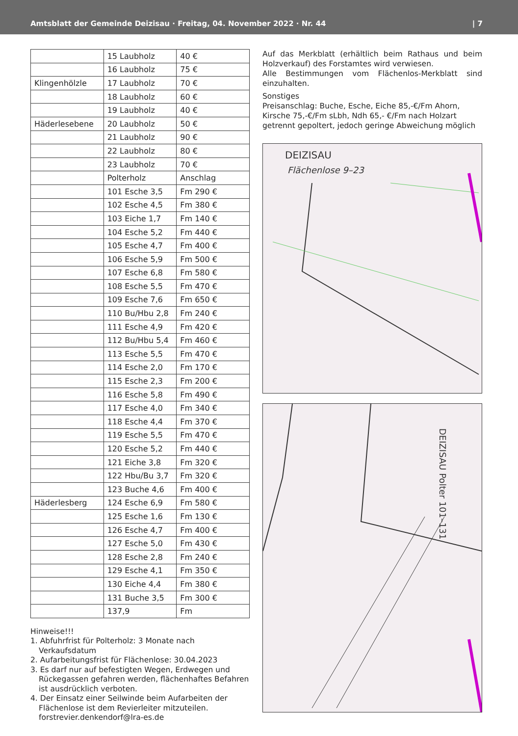Amtsblatt der Gemeinde Deizisau · Freitag, 04. November 2022 · Nr. 44 | 7
| | 15 Laubholz | 40 € |
| | 16 Laubholz | 75 € |
| Klingenhölzle | 17 Laubholz | 70 € |
| | 18 Laubholz | 60 € |
| | 19 Laubholz | 40 € |
| Häderlesebene | 20 Laubholz | 50 € |
| | 21 Laubholz | 90 € |
| | 22 Laubholz | 80 € |
| | 23 Laubholz | 70 € |
| | Polterholz | Anschlag |
| | 101 Esche 3,5 | Fm 290 € |
| | 102 Esche 4,5 | Fm 380 € |
| | 103 Eiche 1,7 | Fm 140 € |
| | 104 Esche 5,2 | Fm 440 € |
| | 105 Esche 4,7 | Fm 400 € |
| | 106 Esche 5,9 | Fm 500 € |
| | 107 Esche 6,8 | Fm 580 € |
| | 108 Esche 5,5 | Fm 470 € |
| | 109 Esche 7,6 | Fm 650 € |
| | 110 Bu/Hbu 2,8 | Fm 240 € |
| | 111 Esche 4,9 | Fm 420 € |
| | 112 Bu/Hbu 5,4 | Fm 460 € |
| | 113 Esche 5,5 | Fm 470 € |
| | 114 Esche 2,0 | Fm 170 € |
| | 115 Esche 2,3 | Fm 200 € |
| | 116 Esche 5,8 | Fm 490 € |
| | 117 Esche 4,0 | Fm 340 € |
| | 118 Esche 4,4 | Fm 370 € |
| | 119 Esche 5,5 | Fm 470 € |
| | 120 Esche 5,2 | Fm 440 € |
| | 121 Eiche 3,8 | Fm 320 € |
| | 122 Hbu/Bu 3,7 | Fm 320 € |
| | 123 Buche 4,6 | Fm 400 € |
| Häderlesberg | 124 Esche 6,9 | Fm 580 € |
| | 125 Esche 1,6 | Fm 130 € |
| | 126 Esche 4,7 | Fm 400 € |
| | 127 Esche 5,0 | Fm 430 € |
| | 128 Esche 2,8 | Fm 240 € |
| | 129 Esche 4,1 | Fm 350 € |
| | 130 Eiche 4,4 | Fm 380 € |
| | 131 Buche 3,5 | Fm 300 € |
| | 137,9 | Fm |
Hinweise!!!
1. Abfuhrfrist für Polterholz: 3 Monate nach Verkaufsdatum
2. Aufarbeitungsfrist für Flächenlose: 30.04.2023
3. Es darf nur auf befestigten Wegen, Erdwegen und Rückegassen gefahren werden, flächenhaftes Befahren ist ausdrücklich verboten.
4. Der Einsatz einer Seilwinde beim Aufarbeiten der Flächenlose ist dem Revierleiter mitzuteilen. forstrevier.denkendorf@lra-es.de
Auf das Merkblatt (erhältlich beim Rathaus und beim Holzverkauf) des Forstamtes wird verwiesen.
Alle Bestimmungen vom Flächenlos-Merkblatt sind einzuhalten.
Sonstiges
Preisanschlag: Buche, Esche, Eiche 85,-€/Fm Ahorn, Kirsche 75,-€/Fm sLbh, Ndh 65,- €/Fm nach Holzart getrennt gepoltert, jedoch geringe Abweichung möglich
DEIZISAU
Flächenlose 9–23
DEIZISAU Polter 101–131